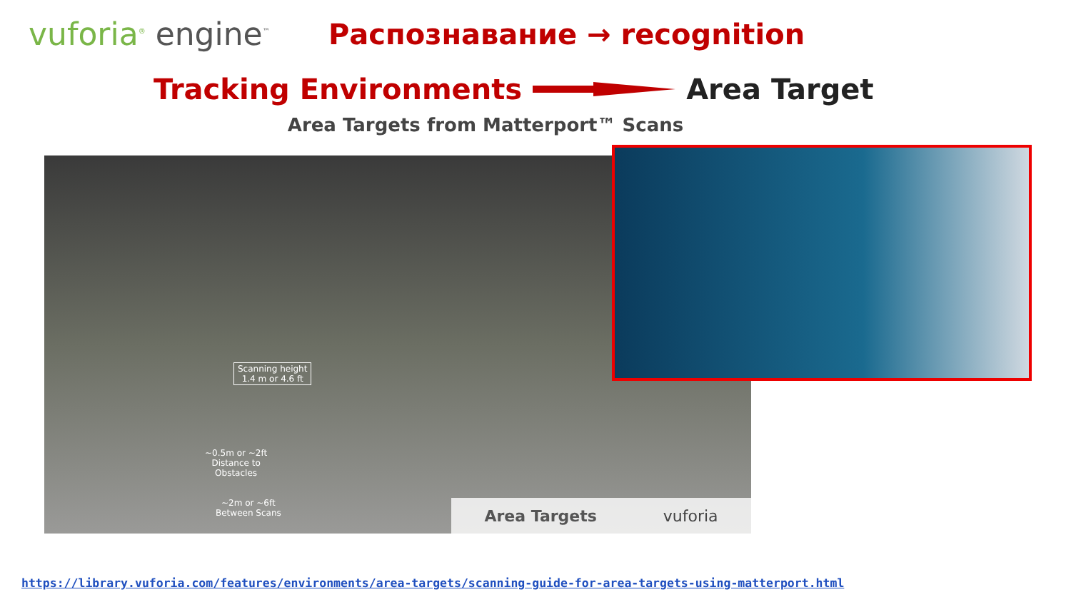vuforia<sup>®</sup> engine<sup>™</sup>
Распознавание → recognition
Tracking Environments Area Target
Area Targets from Matterport™ Scans
Scanning height
1.4 m or 4.6 ft
~0.5m or ~2ft
Distance to
Obstacles
~2m or ~6ft
Between Scans
Area Targets vuforia
https://library.vuforia.com/features/environments/area-targets/scanning-guide-for-area-targets-using-matterport.html